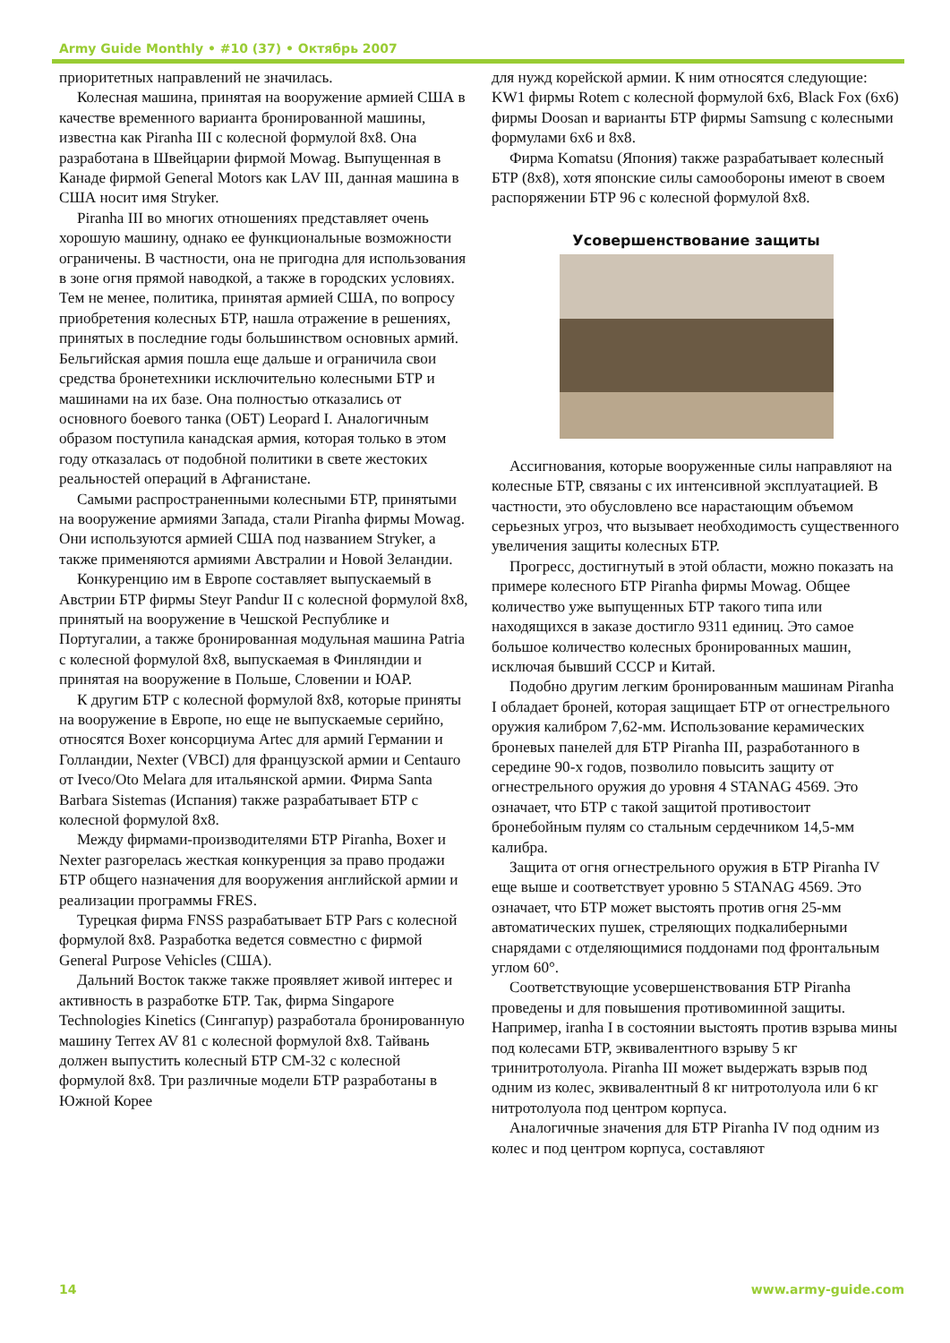Army Guide Monthly • #10 (37) • Октябрь 2007
приоритетных направлений не значилась.
Колесная машина, принятая на вооружение армией США в качестве временного варианта бронированной машины, известна как Piranha III с колесной формулой 8x8. Она разработана в Швейцарии фирмой Mowag. Выпущенная в Канаде фирмой General Motors как LAV III, данная машина в США носит имя Stryker.
Piranha III во многих отношениях представляет очень хорошую машину, однако ее функциональные возможности ограничены. В частности, она не пригодна для использования в зоне огня прямой наводкой, а также в городских условиях. Тем не менее, политика, принятая армией США, по вопросу приобретения колесных БТР, нашла отражение в решениях, принятых в последние годы большинством основных армий. Бельгийская армия пошла еще дальше и ограничила свои средства бронетехники исключительно колесными БТР и машинами на их базе. Она полностью отказались от основного боевого танка (ОБТ) Leopard I. Аналогичным образом поступила канадская армия, которая только в этом году отказалась от подобной политики в свете жестоких реальностей операций в Афганистане.
Самыми распространенными колесными БТР, принятыми на вооружение армиями Запада, стали Piranha фирмы Mowag. Они используются армией США под названием Stryker, а также применяются армиями Австралии и Новой Зеландии.
Конкуренцию им в Европе составляет выпускаемый в Австрии БТР фирмы Steyr Pandur II с колесной формулой 8x8, принятый на вооружение в Чешской Республике и Португалии, а также бронированная модульная машина Patria с колесной формулой 8x8, выпускаемая в Финляндии и принятая на вооружение в Польше, Словении и ЮАР.
К другим БТР с колесной формулой 8x8, которые приняты на вооружение в Европе, но еще не выпускаемые серийно, относятся Boxer консорциума Artec для армий Германии и Голландии, Nexter (VBCI) для французской армии и Centauro от Iveco/Oto Melara для итальянской армии. Фирма Santa Barbara Sistemas (Испания) также разрабатывает БТР с колесной формулой 8x8.
Между фирмами-производителями БТР Piranha, Boxer и Nexter разгорелась жесткая конкуренция за право продажи БТР общего назначения для вооружения английской армии и реализации программы FRES.
Турецкая фирма FNSS разрабатывает БТР Pars с колесной формулой 8x8. Разработка ведется совместно с фирмой General Purpose Vehicles (США).
Дальний Восток также также проявляет живой интерес и активность в разработке БТР. Так, фирма Singapore Technologies Kinetics (Сингапур) разработала бронированную машину Terrex AV 81 с колесной формулой 8x8. Тайвань должен выпустить колесный БТР CM-32 с колесной формулой 8x8. Три различные модели БТР разработаны в Южной Корее
для нужд корейской армии. К ним относятся следующие: KW1 фирмы Rotem с колесной формулой 6x6, Black Fox (6x6) фирмы Doosan и варианты БТР фирмы Samsung с колесными формулами 6x6 и 8x8.
Фирма Komatsu (Япония) также разрабатывает колесный БТР (8x8), хотя японские силы самообороны имеют в своем распоряжении БТР 96 с колесной формулой 8x8.
Усовершенствование защиты
Ассигнования, которые вооруженные силы направляют на колесные БТР, связаны с их интенсивной эксплуатацией. В частности, это обусловлено все нарастающим объемом серьезных угроз, что вызывает необходимость существенного увеличения защиты колесных БТР.
Прогресс, достигнутый в этой области, можно показать на примере колесного БТР Piranha фирмы Mowag. Общее количество уже выпущенных БТР такого типа или находящихся в заказе достигло 9311 единиц. Это самое большое количество колесных бронированных машин, исключая бывший СССР и Китай.
Подобно другим легким бронированным машинам Piranha I обладает броней, которая защищает БТР от огнестрельного оружия калибром 7,62-мм. Использование керамических броневых панелей для БТР Piranha III, разработанного в середине 90-х годов, позволило повысить защиту от огнестрельного оружия до уровня 4 STANAG 4569. Это означает, что БТР с такой защитой противостоит бронебойным пулям со стальным сердечником 14,5-мм калибра.
Защита от огня огнестрельного оружия в БТР Piranha IV еще выше и соответствует уровню 5 STANAG 4569. Это означает, что БТР может выстоять против огня 25-мм автоматических пушек, стреляющих подкалиберными снарядами с отделяющимися поддонами под фронтальным углом 60°.
Соответствующие усовершенствования БТР Piranha проведены и для повышения противоминной защиты. Например, iranha I в состоянии выстоять против взрыва мины под колесами БТР, эквивалентного взрыву 5 кг тринитротолуола. Piranha III может выдержать взрыв под одним из колес, эквивалентный 8 кг нитротолуола или 6 кг нитротолуола под центром корпуса.
Аналогичные значения для БТР Piranha IV под одним из колес и под центром корпуса, составляют
14 www.army-guide.com